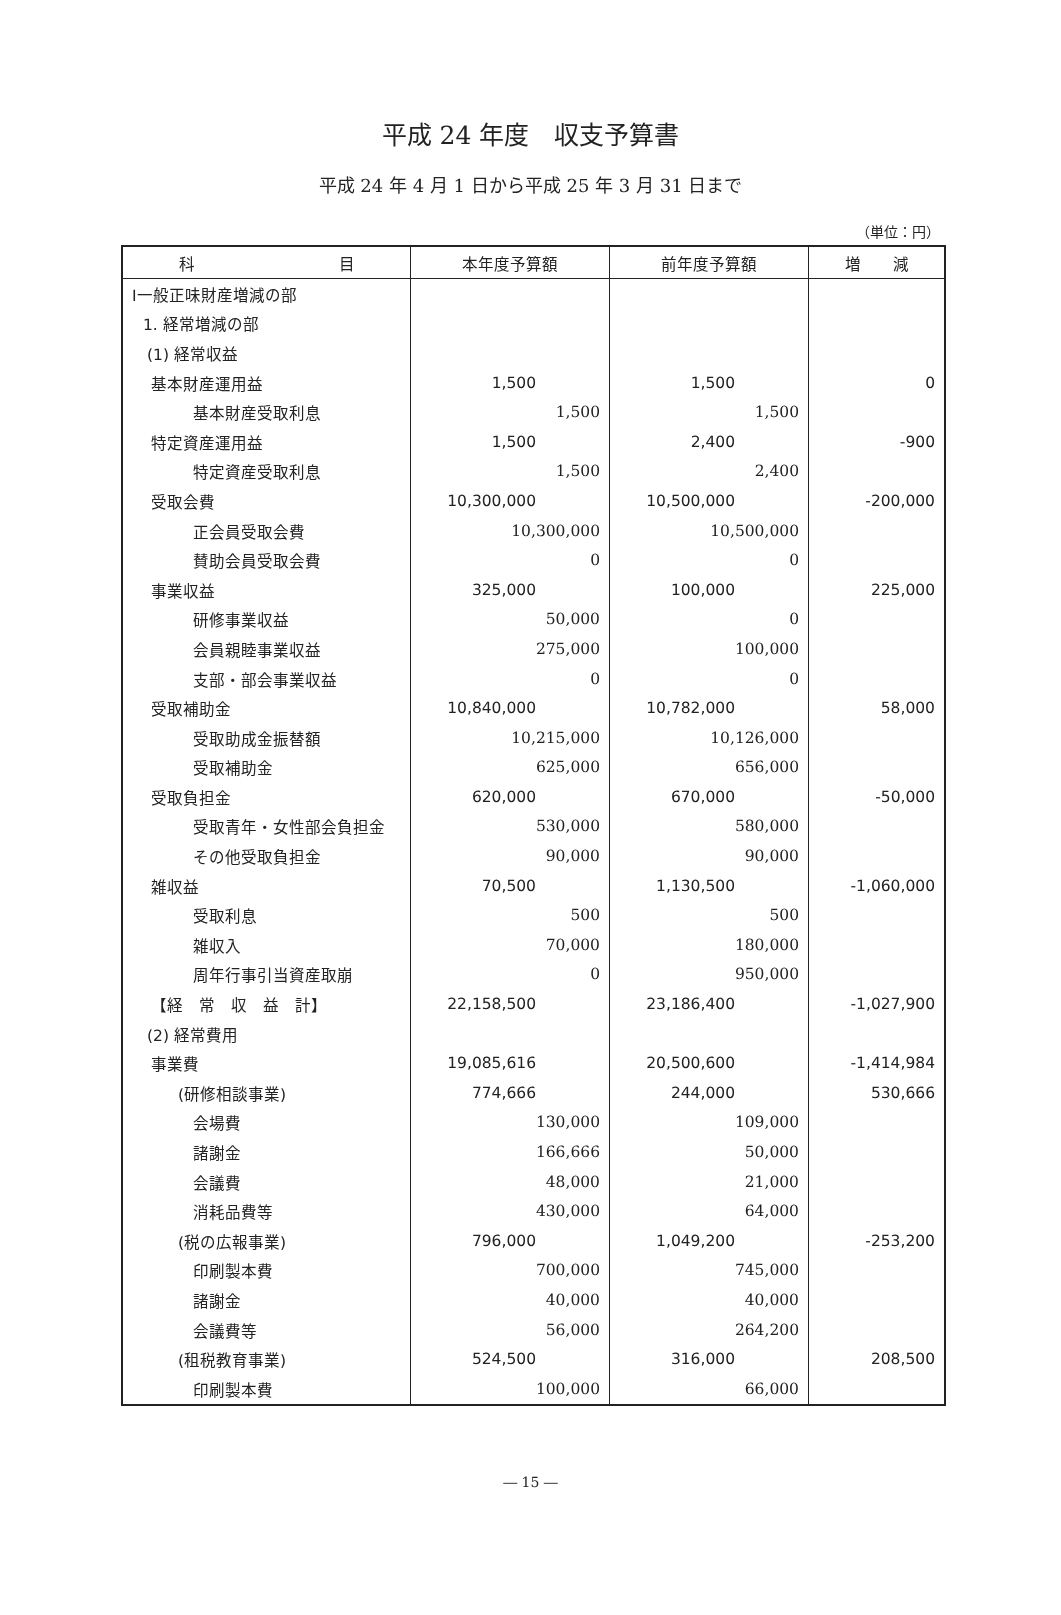平成 24 年度　収支予算書
平成 24 年 4 月 1 日から平成 25 年 3 月 31 日まで
（単位：円）
| 科 目 | 本年度予算額 | 前年度予算額 | 増 減 |
| --- | --- | --- | --- |
| Ⅰ一般正味財産増減の部 | | | |
| 1. 経常増減の部 | | | |
| (1) 経常収益 | | | |
| 基本財産運用益 | 1,500 | 1,500 | 0 |
| 基本財産受取利息 | 1,500 | 1,500 | |
| 特定資産運用益 | 1,500 | 2,400 | -900 |
| 特定資産受取利息 | 1,500 | 2,400 | |
| 受取会費 | 10,300,000 | 10,500,000 | -200,000 |
| 正会員受取会費 | 10,300,000 | 10,500,000 | |
| 賛助会員受取会費 | 0 | 0 | |
| 事業収益 | 325,000 | 100,000 | 225,000 |
| 研修事業収益 | 50,000 | 0 | |
| 会員親睦事業収益 | 275,000 | 100,000 | |
| 支部・部会事業収益 | 0 | 0 | |
| 受取補助金 | 10,840,000 | 10,782,000 | 58,000 |
| 受取助成金振替額 | 10,215,000 | 10,126,000 | |
| 受取補助金 | 625,000 | 656,000 | |
| 受取負担金 | 620,000 | 670,000 | -50,000 |
| 受取青年・女性部会負担金 | 530,000 | 580,000 | |
| その他受取負担金 | 90,000 | 90,000 | |
| 雑収益 | 70,500 | 1,130,500 | -1,060,000 |
| 受取利息 | 500 | 500 | |
| 雑収入 | 70,000 | 180,000 | |
| 周年行事引当資産取崩 | 0 | 950,000 | |
| 【経 常 収 益 計】 | 22,158,500 | 23,186,400 | -1,027,900 |
| (2) 経常費用 | | | |
| 事業費 | 19,085,616 | 20,500,600 | -1,414,984 |
| (研修相談事業) | 774,666 | 244,000 | 530,666 |
| 会場費 | 130,000 | 109,000 | |
| 諸謝金 | 166,666 | 50,000 | |
| 会議費 | 48,000 | 21,000 | |
| 消耗品費等 | 430,000 | 64,000 | |
| (税の広報事業) | 796,000 | 1,049,200 | -253,200 |
| 印刷製本費 | 700,000 | 745,000 | |
| 諸謝金 | 40,000 | 40,000 | |
| 会議費等 | 56,000 | 264,200 | |
| (租税教育事業) | 524,500 | 316,000 | 208,500 |
| 印刷製本費 | 100,000 | 66,000 | |
― 15 ―